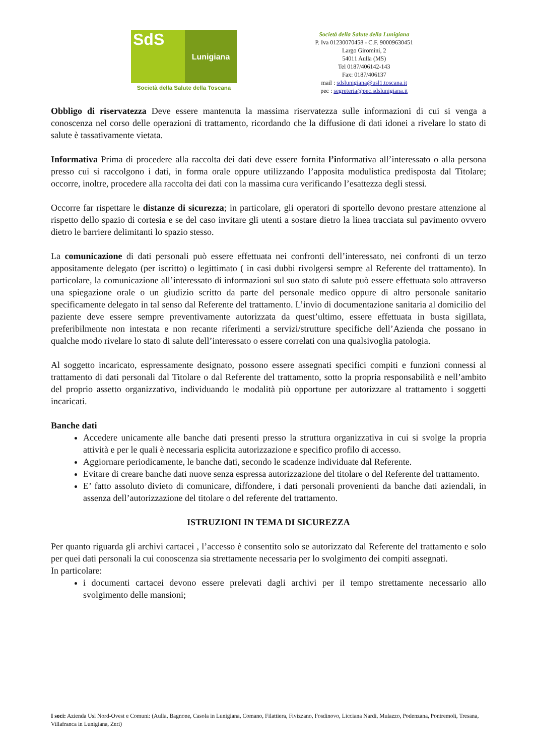SdS
Lunigiana
Società della Salute della Toscana
Società della Salute della Lunigiana
P. Iva 01230070458 - C.F. 90009630451
Largo Giromini, 2
54011 Aulla (MS)
Tel 0187/406142-143
Fax: 0187/406137
mail : sdslunigiana@usl1.toscana.it
pec : segreteria@pec.sdslunigiana.it
Obbligo di riservatezza Deve essere mantenuta la massima riservatezza sulle informazioni di cui si venga a conoscenza nel corso delle operazioni di trattamento, ricordando che la diffusione di dati idonei a rivelare lo stato di salute è tassativamente vietata.
Informativa Prima di procedere alla raccolta dei dati deve essere fornita l’informativa all’interessato o alla persona presso cui si raccolgono i dati, in forma orale oppure utilizzando l’apposita modulistica predisposta dal Titolare; occorre, inoltre, procedere alla raccolta dei dati con la massima cura verificando l’esattezza degli stessi.
Occorre far rispettare le distanze di sicurezza; in particolare, gli operatori di sportello devono prestare attenzione al rispetto dello spazio di cortesia e se del caso invitare gli utenti a sostare dietro la linea tracciata sul pavimento ovvero dietro le barriere delimitanti lo spazio stesso.
La comunicazione di dati personali può essere effettuata nei confronti dell’interessato, nei confronti di un terzo appositamente delegato (per iscritto) o legittimato ( in casi dubbi rivolgersi sempre al Referente del trattamento). In particolare, la comunicazione all’interessato di informazioni sul suo stato di salute può essere effettuata solo attraverso una spiegazione orale o un giudizio scritto da parte del personale medico oppure di altro personale sanitario specificamente delegato in tal senso dal Referente del trattamento. L’invio di documentazione sanitaria al domicilio del paziente deve essere sempre preventivamente autorizzata da quest’ultimo, essere effettuata in busta sigillata, preferibilmente non intestata e non recante riferimenti a servizi/strutture specifiche dell’Azienda che possano in qualche modo rivelare lo stato di salute dell’interessato o essere correlati con una qualsivoglia patologia.
Al soggetto incaricato, espressamente designato, possono essere assegnati specifici compiti e funzioni connessi al trattamento di dati personali dal Titolare o dal Referente del trattamento, sotto la propria responsabilità e nell’ambito del proprio assetto organizzativo, individuando le modalità più opportune per autorizzare al trattamento i soggetti incaricati.
Banche dati
Accedere unicamente alle banche dati presenti presso la struttura organizzativa in cui si svolge la propria attività e per le quali è necessaria esplicita autorizzazione e specifico profilo di accesso.
Aggiornare periodicamente, le banche dati, secondo le scadenze individuate dal Referente.
Evitare di creare banche dati nuove senza espressa autorizzazione del titolare o del Referente del trattamento.
E’ fatto assoluto divieto di comunicare, diffondere, i dati personali provenienti da banche dati aziendali, in assenza dell’autorizzazione del titolare o del referente del trattamento.
ISTRUZIONI IN TEMA DI SICUREZZA
Per quanto riguarda gli archivi cartacei , l’accesso è consentito solo se autorizzato dal Referente del trattamento e solo per quei dati personali la cui conoscenza sia strettamente necessaria per lo svolgimento dei compiti assegnati.
In particolare:
i documenti cartacei devono essere prelevati dagli archivi per il tempo strettamente necessario allo svolgimento delle mansioni;
I soci: Azienda Usl Nord-Ovest e Comuni: (Aulla, Bagnone, Casola in Lunigiana, Comano, Filattiera, Fivizzano, Fosdinovo, Licciana Nardi, Mulazzo, Podenzana, Pontremoli, Tresana, Villafranca in Lunigiana, Zeri)